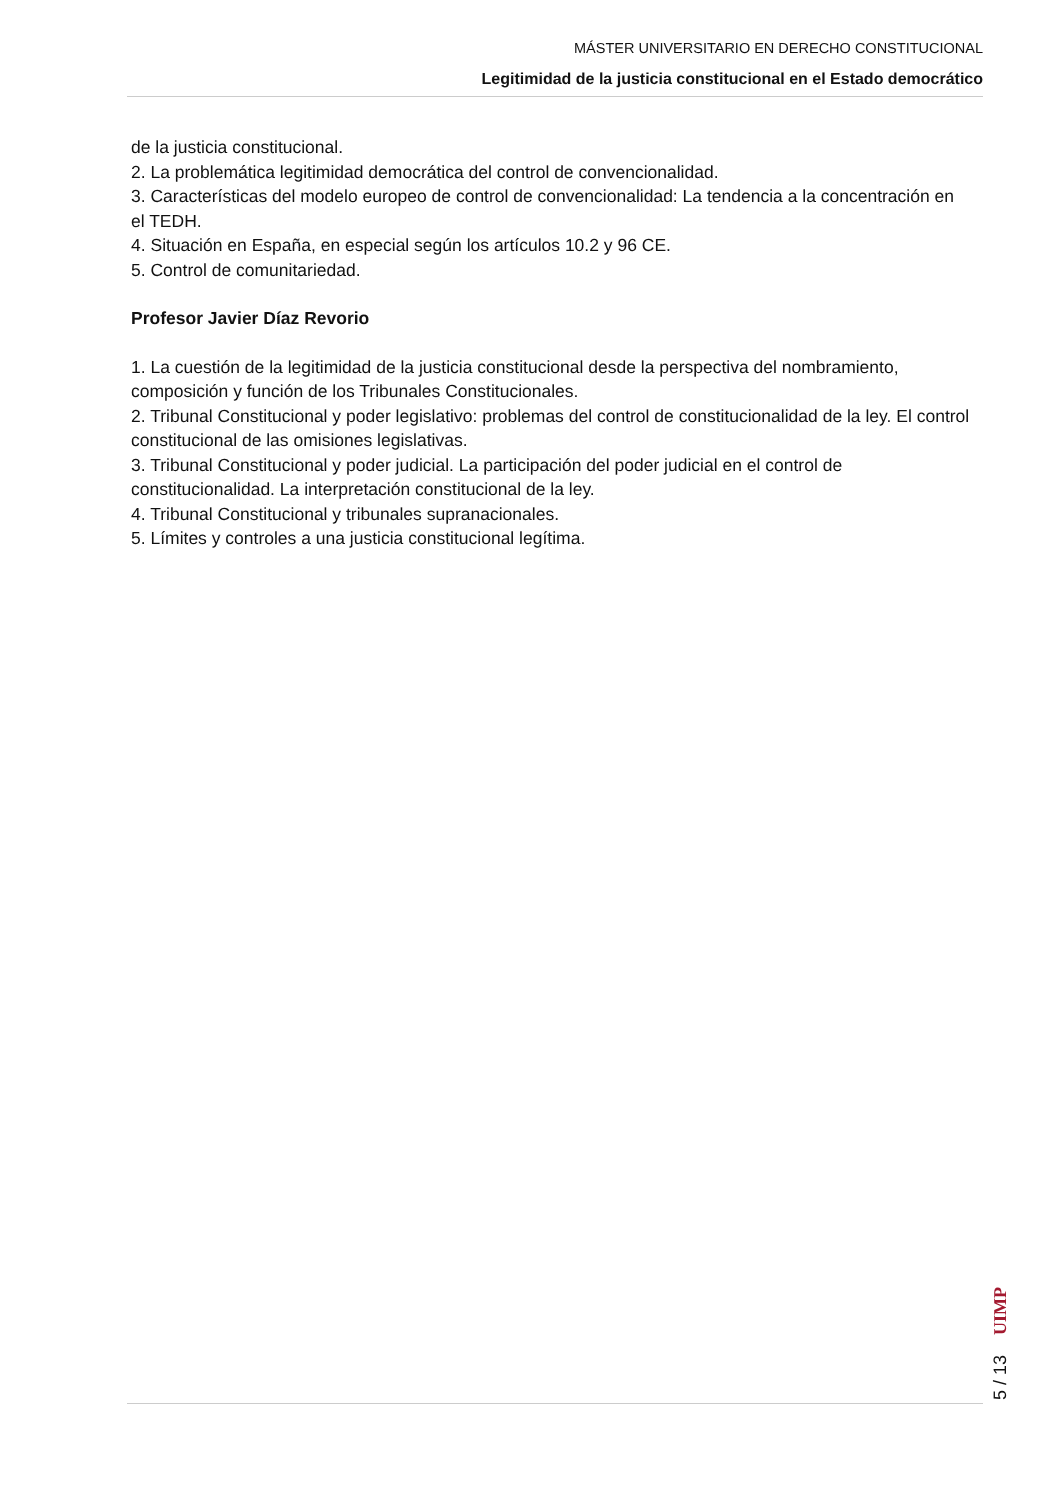MÁSTER UNIVERSITARIO EN DERECHO CONSTITUCIONAL
Legitimidad de la justicia constitucional en el Estado democrático
de la justicia constitucional.
2. La problemática legitimidad democrática del control de convencionalidad.
3. Características del modelo europeo de control de convencionalidad: La tendencia a la concentración en el TEDH.
4. Situación en España, en especial según los artículos 10.2 y 96 CE.
5. Control de comunitariedad.
Profesor Javier Díaz Revorio
1. La cuestión de la legitimidad de la justicia constitucional desde la perspectiva del nombramiento, composición y función de los Tribunales Constitucionales.
2. Tribunal Constitucional y poder legislativo: problemas del control de constitucionalidad de la ley. El control constitucional de las omisiones legislativas.
3. Tribunal Constitucional y poder judicial. La participación del poder judicial en el control de constitucionalidad. La interpretación constitucional de la ley.
4. Tribunal Constitucional y tribunales supranacionales.
5. Límites y controles a una justicia constitucional legítima.
5 / 13
UIMP